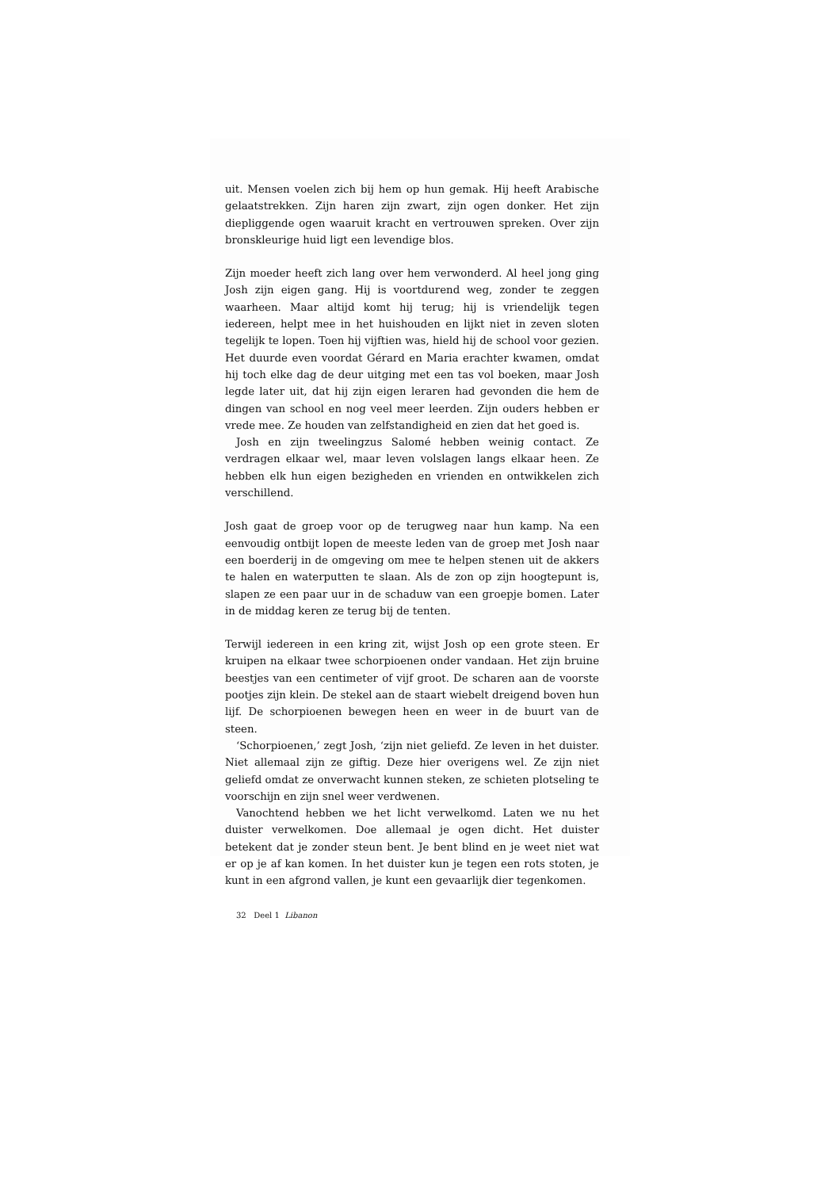uit. Mensen voelen zich bij hem op hun gemak. Hij heeft Arabische gelaatstrekken. Zijn haren zijn zwart, zijn ogen donker. Het zijn diepliggende ogen waaruit kracht en vertrouwen spreken. Over zijn bronskleurige huid ligt een levendige blos.
Zijn moeder heeft zich lang over hem verwonderd. Al heel jong ging Josh zijn eigen gang. Hij is voortdurend weg, zonder te zeggen waarheen. Maar altijd komt hij terug; hij is vriendelijk tegen iedereen, helpt mee in het huishouden en lijkt niet in zeven sloten tegelijk te lopen. Toen hij vijftien was, hield hij de school voor gezien. Het duurde even voordat Gérard en Maria erachter kwamen, omdat hij toch elke dag de deur uitging met een tas vol boeken, maar Josh legde later uit, dat hij zijn eigen leraren had gevonden die hem de dingen van school en nog veel meer leerden. Zijn ouders hebben er vrede mee. Ze houden van zelfstandigheid en zien dat het goed is.
Josh en zijn tweelingzus Salomé hebben weinig contact. Ze verdragen elkaar wel, maar leven volslagen langs elkaar heen. Ze hebben elk hun eigen bezigheden en vrienden en ontwikkelen zich verschillend.
Josh gaat de groep voor op de terugweg naar hun kamp. Na een eenvoudig ontbijt lopen de meeste leden van de groep met Josh naar een boerderij in de omgeving om mee te helpen stenen uit de akkers te halen en waterputten te slaan. Als de zon op zijn hoogtepunt is, slapen ze een paar uur in de schaduw van een groepje bomen. Later in de middag keren ze terug bij de tenten.
Terwijl iedereen in een kring zit, wijst Josh op een grote steen. Er kruipen na elkaar twee schorpioenen onder vandaan. Het zijn bruine beestjes van een centimeter of vijf groot. De scharen aan de voorste pootjes zijn klein. De stekel aan de staart wiebelt dreigend boven hun lijf. De schorpioenen bewegen heen en weer in de buurt van de steen.
‘Schorpioenen,’ zegt Josh, ‘zijn niet geliefd. Ze leven in het duister. Niet allemaal zijn ze giftig. Deze hier overigens wel. Ze zijn niet geliefd omdat ze onverwacht kunnen steken, ze schieten plotseling te voorschijn en zijn snel weer verdwenen.
Vanochtend hebben we het licht verwelkomd. Laten we nu het duister verwelkomen. Doe allemaal je ogen dicht. Het duister betekent dat je zonder steun bent. Je bent blind en je weet niet wat er op je af kan komen. In het duister kun je tegen een rots stoten, je kunt in een afgrond vallen, je kunt een gevaarlijk dier tegenkomen.
32 Deel 1 Libanon